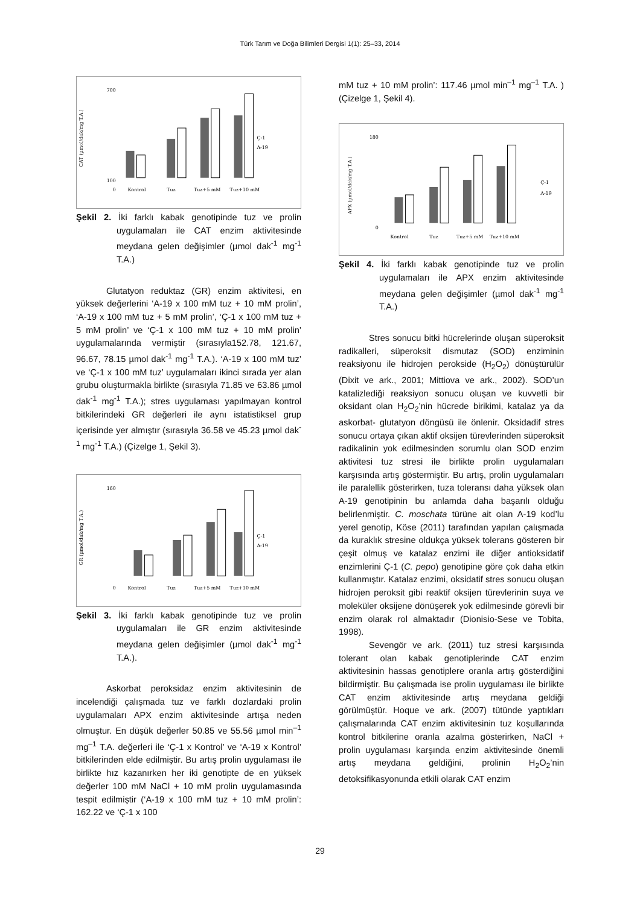Türk Tarım ve Doğa Bilimleri Dergisi 1(1): 25–33, 2014
CAT (µmol/dak/mg T.A.)
700
100
0
Ç-1
A-19
Kontrol
Tuz
Tuz+5 mM
Tuz+10 mM
Şekil 2. İki farklı kabak genotipinde tuz ve prolin uygulamaları ile CAT enzim aktivitesinde meydana gelen değişimler (µmol dak<sup>-1</sup> mg<sup>-1</sup> T.A.)
Glutatyon reduktaz (GR) enzim aktivitesi, en yüksek değerlerini ‘A-19 x 100 mM tuz + 10 mM prolin’, ‘A-19 x 100 mM tuz + 5 mM prolin’, ‘Ç-1 x 100 mM tuz + 5 mM prolin’ ve ‘Ç-1 x 100 mM tuz + 10 mM prolin’ uygulamalarında vermiştir (sırasıyla152.78, 121.67, 96.67, 78.15 µmol dak<sup>-1</sup> mg<sup>-1</sup> T.A.). ‘A-19 x 100 mM tuz’ ve ‘Ç-1 x 100 mM tuz’ uygulamaları ikinci sırada yer alan grubu oluşturmakla birlikte (sırasıyla 71.85 ve 63.86 µmol dak<sup>-1</sup> mg<sup>-1</sup> T.A.); stres uygulaması yapılmayan kontrol bitkilerindeki GR değerleri ile aynı istatistiksel grup içerisinde yer almıştır (sırasıyla 36.58 ve 45.23 µmol dak<sup>-1</sup> mg<sup>-1</sup> T.A.) (Çizelge 1, Şekil 3).
GR (µmol/dak/mg T.A.)
160
0
Ç-1
A-19
Kontrol
Tuz
Tuz+5 mM
Tuz+10 mM
Şekil 3. İki farklı kabak genotipinde tuz ve prolin uygulamaları ile GR enzim aktivitesinde meydana gelen değişimler (µmol dak<sup>-1</sup> mg<sup>-1</sup> T.A.).
Askorbat peroksidaz enzim aktivitesinin de incelendiği çalışmada tuz ve farklı dozlardaki prolin uygulamaları APX enzim aktivitesinde artışa neden olmuştur. En düşük değerler 50.85 ve 55.56 µmol min<sup>–1</sup> mg<sup>–1</sup> T.A. değerleri ile ‘Ç-1 x Kontrol’ ve ‘A-19 x Kontrol’ bitkilerinden elde edilmiştir. Bu artış prolin uygulaması ile birlikte hız kazanırken her iki genotipte de en yüksek değerler 100 mM NaCl + 10 mM prolin uygulamasında tespit edilmiştir (‘A-19 x 100 mM tuz + 10 mM prolin’: 162.22 ve ‘Ç-1 x 100
mM tuz + 10 mM prolin’: 117.46 µmol min<sup>–1</sup> mg<sup>–1</sup> T.A. ) (Çizelge 1, Şekil 4).
APX (µmol/dak/mg T.A.)
180
0
Ç-1
A-19
Kontrol
Tuz
Tuz+5 mM
Tuz+10 mM
Şekil 4. İki farklı kabak genotipinde tuz ve prolin uygulamaları ile APX enzim aktivitesinde meydana gelen değişimler (µmol dak<sup>-1</sup> mg<sup>-1</sup> T.A.)
Stres sonucu bitki hücrelerinde oluşan süperoksit radikalleri, süperoksit dismutaz (SOD) enziminin reaksiyonu ile hidrojen perokside (H<sub>2</sub>O<sub>2</sub>) dönüştürülür (Dixit ve ark., 2001; Mittiova ve ark., 2002). SOD’un katalizlediği reaksiyon sonucu oluşan ve kuvvetli bir oksidant olan H<sub>2</sub>O<sub>2</sub>’nin hücrede birikimi, katalaz ya da askorbat- glutatyon döngüsü ile önlenir. Oksidadif stres sonucu ortaya çıkan aktif oksijen türevlerinden süperoksit radikalinin yok edilmesinden sorumlu olan SOD enzim aktivitesi tuz stresi ile birlikte prolin uygulamaları karşısında artış göstermiştir. Bu artış, prolin uygulamaları ile paralellik gösterirken, tuza toleransı daha yüksek olan A-19 genotipinin bu anlamda daha başarılı olduğu belirlenmiştir. C. moschata türüne ait olan A-19 kod’lu yerel genotip, Köse (2011) tarafından yapılan çalışmada da kuraklık stresine oldukça yüksek tolerans gösteren bir çeşit olmuş ve katalaz enzimi ile diğer antioksidatif enzimlerini Ç-1 (C. pepo) genotipine göre çok daha etkin kullanmıştır. Katalaz enzimi, oksidatif stres sonucu oluşan hidrojen peroksit gibi reaktif oksijen türevlerinin suya ve moleküler oksijene dönüşerek yok edilmesinde görevli bir enzim olarak rol almaktadır (Dionisio-Sese ve Tobita, 1998).
Sevengör ve ark. (2011) tuz stresi karşısında tolerant olan kabak genotiplerinde CAT enzim aktivitesinin hassas genotiplere oranla artış gösterdiğini bildirmiştir. Bu çalışmada ise prolin uygulaması ile birlikte CAT enzim aktivitesinde artış meydana geldiği görülmüştür. Hoque ve ark. (2007) tütünde yaptıkları çalışmalarında CAT enzim aktivitesinin tuz koşullarında kontrol bitkilerine oranla azalma gösterirken, NaCl + prolin uygulaması karşında enzim aktivitesinde önemli artış meydana geldiğini, prolinin H<sub>2</sub>O<sub>2</sub>’nin detoksifikasyonunda etkili olarak CAT enzim
29